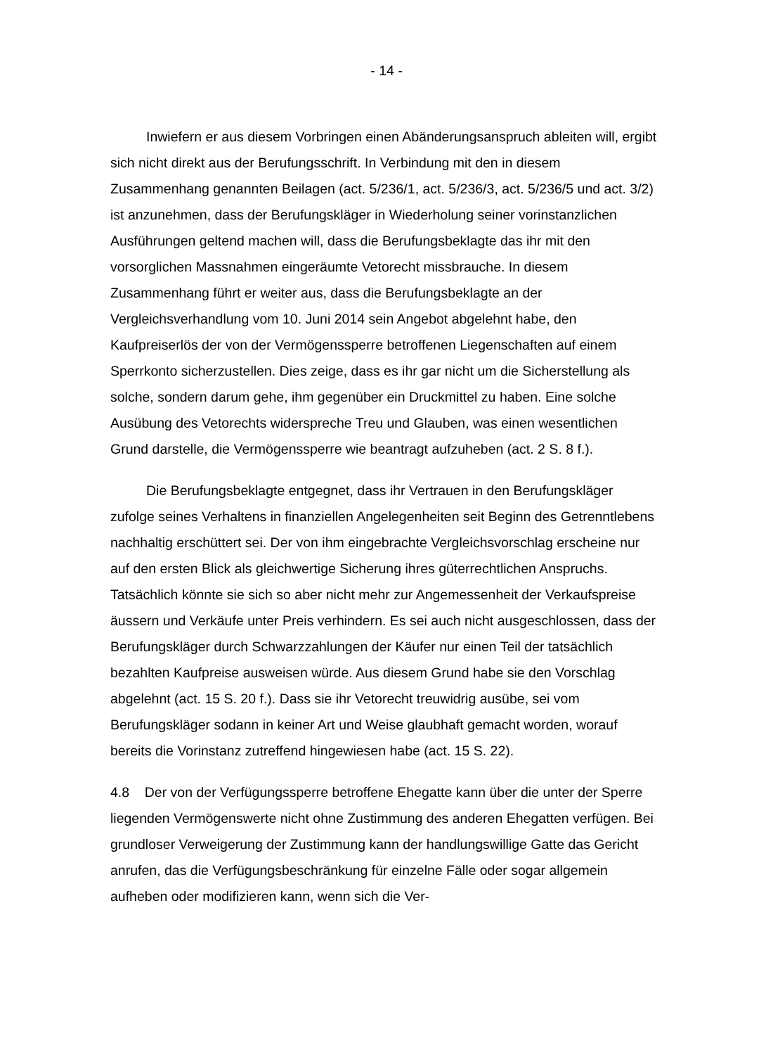- 14 -
Inwiefern er aus diesem Vorbringen einen Abänderungsanspruch ableiten will, ergibt sich nicht direkt aus der Berufungsschrift. In Verbindung mit den in diesem Zusammenhang genannten Beilagen (act. 5/236/1, act. 5/236/3, act. 5/236/5 und act. 3/2) ist anzunehmen, dass der Berufungskläger in Wiederholung seiner vorinstanzlichen Ausführungen geltend machen will, dass die Berufungsbeklagte das ihr mit den vorsorglichen Massnahmen eingeräumte Vetorecht missbrauche. In diesem Zusammenhang führt er weiter aus, dass die Berufungsbeklagte an der Vergleichsverhandlung vom 10. Juni 2014 sein Angebot abgelehnt habe, den Kaufpreiserlös der von der Vermögenssperre betroffenen Liegenschaften auf einem Sperrkonto sicherzustellen. Dies zeige, dass es ihr gar nicht um die Sicherstellung als solche, sondern darum gehe, ihm gegenüber ein Druckmittel zu haben. Eine solche Ausübung des Vetorechts widerspreche Treu und Glauben, was einen wesentlichen Grund darstelle, die Vermögenssperre wie beantragt aufzuheben (act. 2 S. 8 f.).
Die Berufungsbeklagte entgegnet, dass ihr Vertrauen in den Berufungskläger zufolge seines Verhaltens in finanziellen Angelegenheiten seit Beginn des Getrenntlebens nachhaltig erschüttert sei. Der von ihm eingebrachte Vergleichsvorschlag erscheine nur auf den ersten Blick als gleichwertige Sicherung ihres güterrechtlichen Anspruchs. Tatsächlich könnte sie sich so aber nicht mehr zur Angemessenheit der Verkaufspreise äussern und Verkäufe unter Preis verhindern. Es sei auch nicht ausgeschlossen, dass der Berufungskläger durch Schwarzzahlungen der Käufer nur einen Teil der tatsächlich bezahlten Kaufpreise ausweisen würde. Aus diesem Grund habe sie den Vorschlag abgelehnt (act. 15 S. 20 f.). Dass sie ihr Vetorecht treuwidrig ausübe, sei vom Berufungskläger sodann in keiner Art und Weise glaubhaft gemacht worden, worauf bereits die Vorinstanz zutreffend hingewiesen habe (act. 15 S. 22).
4.8 Der von der Verfügungssperre betroffene Ehegatte kann über die unter der Sperre liegenden Vermögenswerte nicht ohne Zustimmung des anderen Ehegatten verfügen. Bei grundloser Verweigerung der Zustimmung kann der handlungswillige Gatte das Gericht anrufen, das die Verfügungsbeschränkung für einzelne Fälle oder sogar allgemein aufheben oder modifizieren kann, wenn sich die Ver-